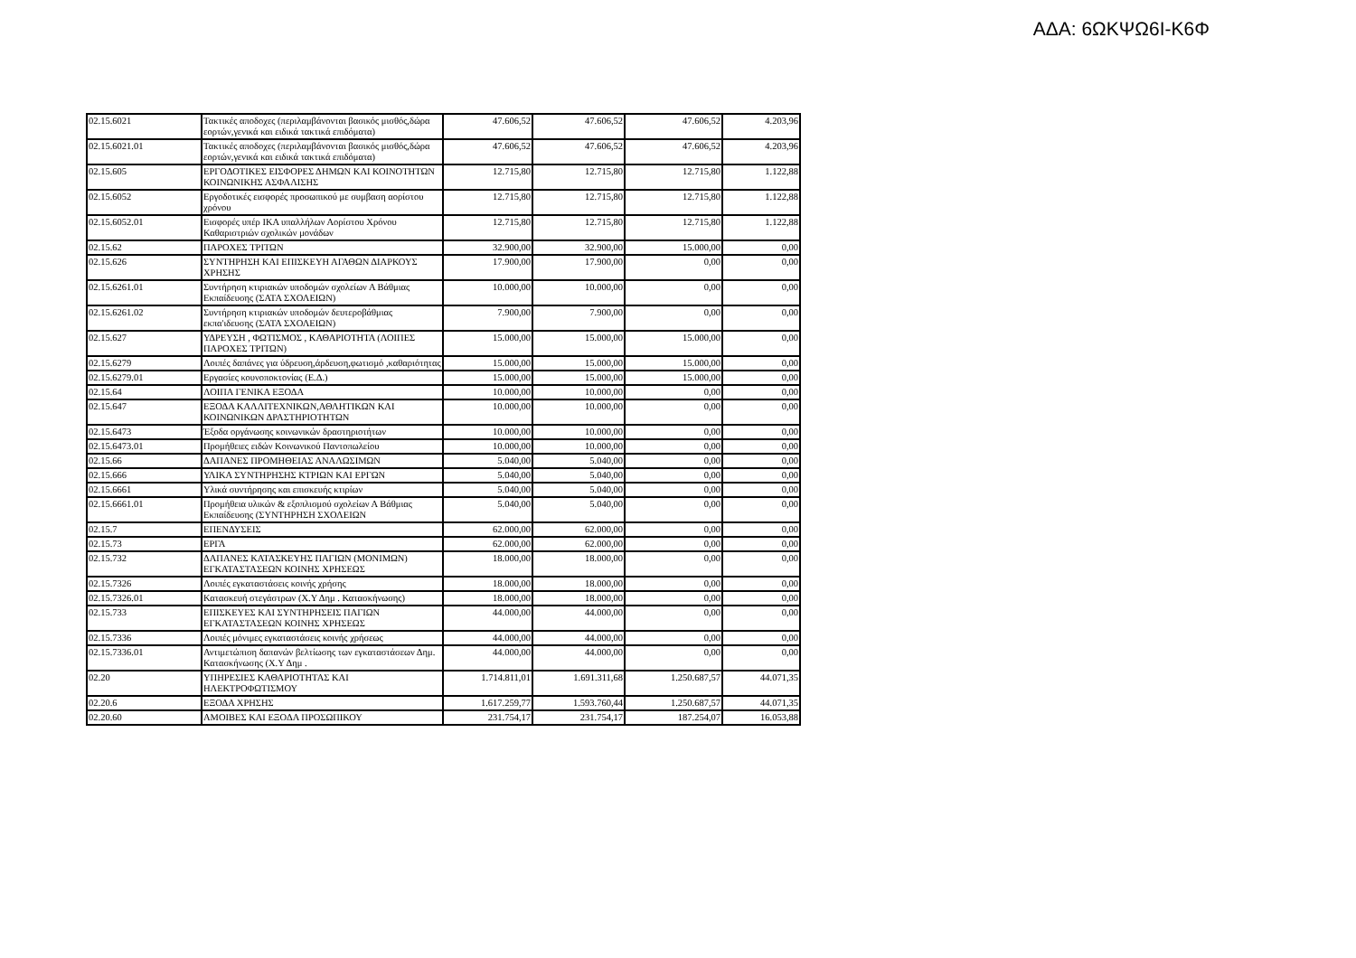ΑΔΑ: 6ΩΚΨΩ6Ι-Κ6Φ
| 02.15.6021 | Τακτικές αποδοχες (περιλαμβάνονται βασικός μισθός,δώρα εορτών,γενικά και ειδικά τακτικά επιδόματα) | 47.606,52 | 47.606,52 | 47.606,52 | 4.203,96 |
| 02.15.6021.01 | Τακτικές αποδοχες (περιλαμβάνονται βασικός μισθός,δώρα εορτών,γενικά και ειδικά τακτικά επιδόματα) | 47.606,52 | 47.606,52 | 47.606,52 | 4.203,96 |
| 02.15.605 | ΕΡΓΟΔΟΤΙΚΕΣ ΕΙΣΦΟΡΕΣ ΔΗΜΩΝ ΚΑΙ ΚΟΙΝΟΤΗΤΩΝ ΚΟΙΝΩΝΙΚΗΣ ΑΣΦΑΛΙΣΗΣ | 12.715,80 | 12.715,80 | 12.715,80 | 1.122,88 |
| 02.15.6052 | Εργοδοτικές εισφορές προσωπικού με συμβαση αορίστου χρόνου | 12.715,80 | 12.715,80 | 12.715,80 | 1.122,88 |
| 02.15.6052.01 | Εισφορές υπέρ ΙΚΑ υπαλλήλων Αορίστου Χρόνου Καθαριστριών σχολικών μονάδων | 12.715,80 | 12.715,80 | 12.715,80 | 1.122,88 |
| 02.15.62 | ΠΑΡΟΧΕΣ ΤΡΙΤΩΝ | 32.900,00 | 32.900,00 | 15.000,00 | 0,00 |
| 02.15.626 | ΣΥΝΤΗΡΗΣΗ ΚΑΙ ΕΠΙΣΚΕΥΗ ΑΓΑΘΩΝ ΔΙΑΡΚΟΥΣ ΧΡΗΣΗΣ | 17.900,00 | 17.900,00 | 0,00 | 0,00 |
| 02.15.6261.01 | Συντήρηση κτιριακών υποδομών σχολείων Α Βάθμιας Εκπαίδευσης (ΣΑΤΑ ΣΧΟΛΕΙΩΝ) | 10.000,00 | 10.000,00 | 0,00 | 0,00 |
| 02.15.6261.02 | Συντήρηση κτιριακών υποδομών δευτεροβάθμιας εκπα'ιδευσης (ΣΑΤΑ ΣΧΟΛΕΙΩΝ) | 7.900,00 | 7.900,00 | 0,00 | 0,00 |
| 02.15.627 | ΥΔΡΕΥΣΗ , ΦΩΤΙΣΜΟΣ , ΚΑΘΑΡΙΟΤΗΤΑ (ΛΟΙΠΕΣ ΠΑΡΟΧΕΣ ΤΡΙΤΩΝ) | 15.000,00 | 15.000,00 | 15.000,00 | 0,00 |
| 02.15.6279 | Λοιπές δαπάνες για ύδρευση,άρδευση,φωτισμό ,καθαριότητας | 15.000,00 | 15.000,00 | 15.000,00 | 0,00 |
| 02.15.6279.01 | Εργασίες κουνοποκτονίας (Ε.Δ.) | 15.000,00 | 15.000,00 | 15.000,00 | 0,00 |
| 02.15.64 | ΛΟΙΠΑ ΓΕΝΙΚΑ ΕΞΟΔΑ | 10.000,00 | 10.000,00 | 0,00 | 0,00 |
| 02.15.647 | ΕΞΟΔΑ ΚΑΛΛΙΤΕΧΝΙΚΩΝ,ΑΘΛΗΤΙΚΩΝ ΚΑΙ ΚΟΙΝΩΝΙΚΩΝ ΔΡΑΣΤΗΡΙΟΤΗΤΩΝ | 10.000,00 | 10.000,00 | 0,00 | 0,00 |
| 02.15.6473 | Έξοδα οργάνωσης κοινωνικών δραστηριοτήτων | 10.000,00 | 10.000,00 | 0,00 | 0,00 |
| 02.15.6473.01 | Προμήθειες ειδών Κοινωνικού Παντοπωλείου | 10.000,00 | 10.000,00 | 0,00 | 0,00 |
| 02.15.66 | ΔΑΠΑΝΕΣ ΠΡΟΜΗΘΕΙΑΣ ΑΝΑΛΩΣΙΜΩΝ | 5.040,00 | 5.040,00 | 0,00 | 0,00 |
| 02.15.666 | ΥΛΙΚΑ ΣΥΝΤΗΡΗΣΗΣ ΚΤΡΙΩΝ ΚΑΙ ΕΡΓΩΝ | 5.040,00 | 5.040,00 | 0,00 | 0,00 |
| 02.15.6661 | Υλικά συντήρησης και επισκευής κτιρίων | 5.040,00 | 5.040,00 | 0,00 | 0,00 |
| 02.15.6661.01 | Προμήθεια υλικών & εξοπλισμού σχολείων Α Βάθμιας Εκπαίδευσης (ΣΥΝΤΗΡΗΣΗ ΣΧΟΛΕΙΩΝ | 5.040,00 | 5.040,00 | 0,00 | 0,00 |
| 02.15.7 | ΕΠΕΝΔΥΣΕΙΣ | 62.000,00 | 62.000,00 | 0,00 | 0,00 |
| 02.15.73 | ΕΡΓΑ | 62.000,00 | 62.000,00 | 0,00 | 0,00 |
| 02.15.732 | ΔΑΠΑΝΕΣ ΚΑΤΑΣΚΕΥΗΣ ΠΑΓΙΩΝ (ΜΟΝΙΜΩΝ) ΕΓΚΑΤΑΣΤΑΣΕΩΝ ΚΟΙΝΗΣ ΧΡΗΣΕΩΣ | 18.000,00 | 18.000,00 | 0,00 | 0,00 |
| 02.15.7326 | Λοιπές εγκαταστάσεις κοινής χρήσης | 18.000,00 | 18.000,00 | 0,00 | 0,00 |
| 02.15.7326.01 | Κατασκευή στεγάστρων (Χ.Υ Δημ . Κατασκήνωσης) | 18.000,00 | 18.000,00 | 0,00 | 0,00 |
| 02.15.733 | ΕΠΙΣΚΕΥΕΣ ΚΑΙ ΣΥΝΤΗΡΗΣΕΙΣ ΠΑΓΙΩΝ ΕΓΚΑΤΑΣΤΑΣΕΩΝ ΚΟΙΝΗΣ ΧΡΗΣΕΩΣ | 44.000,00 | 44.000,00 | 0,00 | 0,00 |
| 02.15.7336 | Λοιπές μόνιμες εγκαταστάσεις κοινής χρήσεως | 44.000,00 | 44.000,00 | 0,00 | 0,00 |
| 02.15.7336.01 | Αντιμετώπιση δαπανών βελτίωσης των εγκαταστάσεων Δημ. Κατασκήνωσης (Χ.Υ Δημ . | 44.000,00 | 44.000,00 | 0,00 | 0,00 |
| 02.20 | ΥΠΗΡΕΣΙΕΣ ΚΑΘΑΡΙΟΤΗΤΑΣ ΚΑΙ ΗΛΕΚΤΡΟΦΩΤΙΣΜΟΥ | 1.714.811,01 | 1.691.311,68 | 1.250.687,57 | 44.071,35 |
| 02.20.6 | ΕΞΟΔΑ ΧΡΗΣΗΣ | 1.617.259,77 | 1.593.760,44 | 1.250.687,57 | 44.071,35 |
| 02.20.60 | ΑΜΟΙΒΕΣ ΚΑΙ ΕΞΟΔΑ ΠΡΟΣΩΠΙΚΟΥ | 231.754,17 | 231.754,17 | 187.254,07 | 16.053,88 |